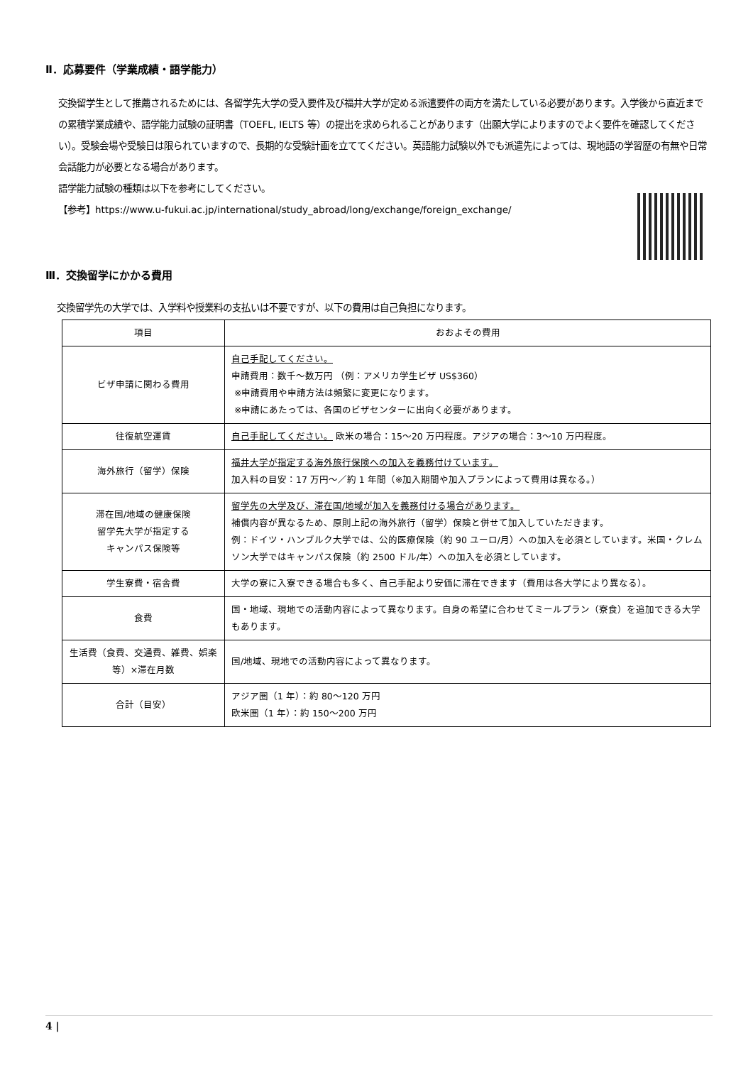Ⅱ．応募要件（学業成績・語学能力）
交換留学生として推薦されるためには、各留学先大学の受入要件及び福井大学が定める派遣要件の両方を満たしている必要があります。入学後から直近までの累積学業成績や、語学能力試験の証明書（TOEFL, IELTS 等）の提出を求められることがあります（出願大学によりますのでよく要件を確認してください）。受験会場や受験日は限られていますので、長期的な受験計画を立ててください。英語能力試験以外でも派遣先によっては、現地語の学習歴の有無や日常会話能力が必要となる場合があります。
語学能力試験の種類は以下を参考にしてください。
【参考】https://www.u-fukui.ac.jp/international/study_abroad/long/exchange/foreign_exchange/
Ⅲ．交換留学にかかる費用
交換留学先の大学では、入学料や授業料の支払いは不要ですが、以下の費用は自己負担になります。
| 項目 | おおよその費用 |
| --- | --- |
| ビザ申請に関わる費用 | 自己手配してください。 申請費用：数千～数万円 （例：アメリカ学生ビザ US$360） ※申請費用や申請方法は頻繁に変更になります。 ※申請にあたっては、各国のビザセンターに出向く必要があります。 |
| 往復航空運賃 | 自己手配してください。 欧米の場合：15～20 万円程度。アジアの場合：3～10 万円程度。 |
| 海外旅行（留学）保険 | 福井大学が指定する海外旅行保険への加入を義務付けています。 加入料の目安：17 万円～／約 1 年間（※加入期間や加入プランによって費用は異なる。） |
| 滞在国/地域の健康保険 留学先大学が指定する キャンパス保険等 | 留学先の大学及び、滞在国/地域が加入を義務付ける場合があります。 補償内容が異なるため、原則上記の海外旅行（留学）保険と併せて加入していただきます。 例：ドイツ・ハンブルク大学では、公的医療保険（約 90 ユーロ/月）への加入を必須としています。米国・クレムソン大学ではキャンパス保険（約 2500 ドル/年）への加入を必須としています。 |
| 学生寮費・宿舎費 | 大学の寮に入寮できる場合も多く、自己手配より安価に滞在できます（費用は各大学により異なる）。 |
| 食費 | 国・地域、現地での活動内容によって異なります。自身の希望に合わせてミールプラン（寮食）を追加できる大学もあります。 |
| 生活費（食費、交通費、雑費、娯楽等）×滞在月数 | 国/地域、現地での活動内容によって異なります。 |
| 合計（目安） | アジア圏（1 年）：約 80～120 万円 欧米圏（1 年）：約 150～200 万円 |
4 |